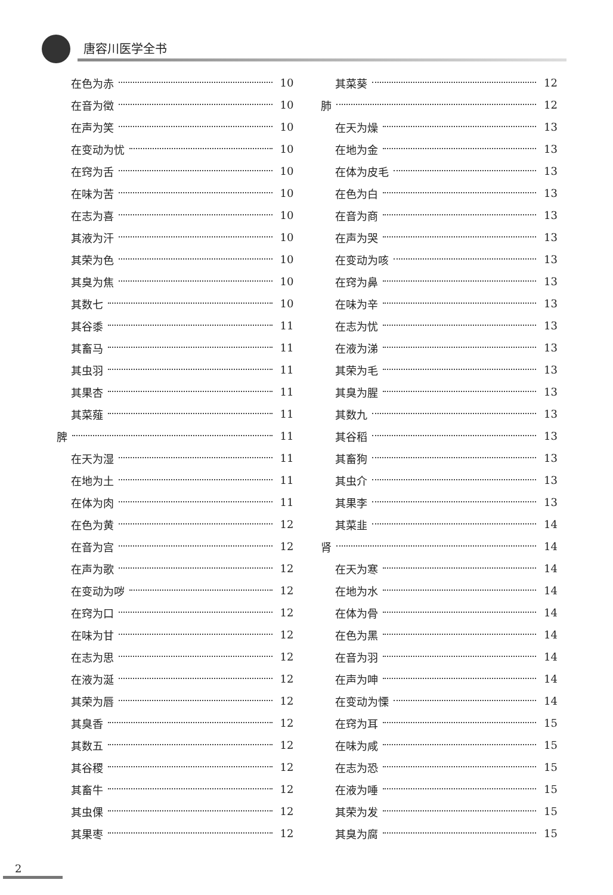唐容川医学全书
在色为赤 10
在音为徵 10
在声为笑 10
在变动为忧 10
在窍为舌 10
在味为苦 10
在志为喜 10
其液为汗 10
其荣为色 10
其臭为焦 10
其数七 10
其谷黍 11
其畜马 11
其虫羽 11
其果杏 11
其菜薤 11
脾 11
在天为湿 11
在地为土 11
在体为肉 11
在色为黄 12
在音为宫 12
在声为歌 12
在变动为哕 12
在窍为口 12
在味为甘 12
在志为思 12
在液为涎 12
其荣为唇 12
其臭香 12
其数五 12
其谷稷 12
其畜牛 12
其虫倮 12
其果枣 12
其菜葵 12
肺 12
在天为燥 13
在地为金 13
在体为皮毛 13
在色为白 13
在音为商 13
在声为哭 13
在变动为咳 13
在窍为鼻 13
在味为辛 13
在志为忧 13
在液为涕 13
其荣为毛 13
其臭为腥 13
其数九 13
其谷稻 13
其畜狗 13
其虫介 13
其果李 13
其菜韭 14
肾 14
在天为寒 14
在地为水 14
在体为骨 14
在色为黑 14
在音为羽 14
在声为呻 14
在变动为慄 14
在窍为耳 15
在味为咸 15
在志为恐 15
在液为唾 15
其荣为发 15
其臭为腐 15
2